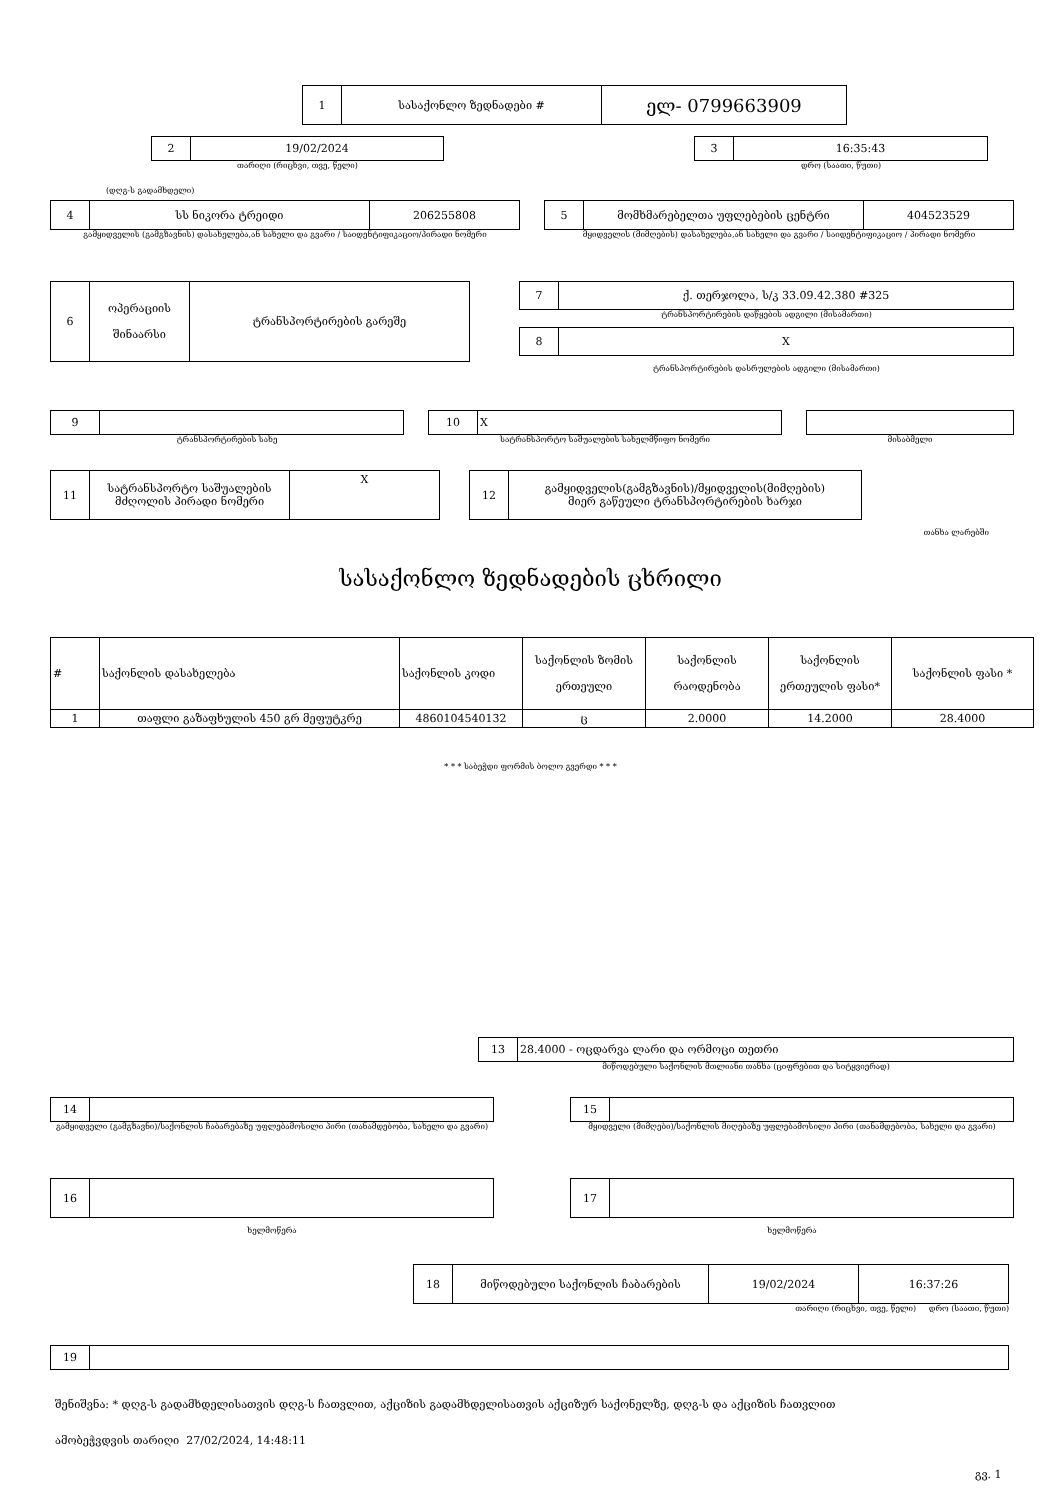| 1 | სასაქონლო ზედნადები # | ელ- 0799663909 |
| 2 | 19/02/2024 |
თარიღი (რიცხვი, თვე, წელი)
| 3 | 16:35:43 |
დრო (საათი, წუთი)
(დღგ-ს გადამხდელი)
| 4 | სს ნიკორა ტრეიდი | 206255808 |
გამყიდველის (გამგზავნის) დასახელება,ან სახელი და გვარი / საიდენტიფიკაციო/პირადი ნომერი
| 5 | მომხმარებელთა უფლებების ცენტრი | 404523529 |
მყიდველის (მიმღების) დასახელება,ან სახელი და გვარი / საიდენტიფიკაციო / პირადი ნომერი
| 6 | ოპერაციის შინაარსი | ტრანსპორტირების გარეშე |
| 7 | ქ. თერჯოლა, ს/კ 33.09.42.380 #325 |
ტრანსპორტირების დაწყების ადგილი (მისამართი)
| 8 | X |
ტრანსპორტირების დასრულების ადგილი (მისამართი)
| 9 | |
ტრანსპორტირების სახე
| 10 | X |
სატრანსპორტო საშუალების სახელმწიფო ნომერი
მისაბმელი
| 11 | სატრანსპორტო საშუალების მძღოლის პირადი ნომერი | X |
| 12 | გამყიდველის(გამგზავნის)/მყიდველის(მიმღების) მიერ გაწეული ტრანსპორტირების ხარჯი |
თანხა ლარებში
სასაქონლო ზედნადების ცხრილი
| # | საქონლის დასახელება | საქონლის კოდი | საქონლის ზომის ერთეული | საქონლის რაოდენობა | საქონლის ერთეულის ფასი* | საქონლის ფასი * |
| --- | --- | --- | --- | --- | --- | --- |
| 1 | თაფლი გაზაფხულის 450 გრ მეფუტკრე | 4860104540132 | ც | 2.0000 | 14.2000 | 28.4000 |
* * * საბეჭდი ფორმის ბოლო გვერდი * * *
| 13 | 28.4000 - ოცდარვა ლარი და ორმოცი თეთრი |
მიწოდებული საქონლის მთლიანი თანხა (ციფრებით და სიტყვიერად)
| 14 | |
გამყიდველი (გამგზავნი)/საქონლის ჩაბარებაზე უფლებამოსილი პირი (თანამდებობა, სახელი და გვარი)
| 15 | |
მყიდველი (მიმღები)/საქონლის მიღებაზე უფლებამოსილი პირი (თანამდებობა, სახელი და გვარი)
| 16 | |
ხელმოწერა
| 17 | |
ხელმოწერა
| 18 | მიწოდებული საქონლის ჩაბარების | 19/02/2024 | 16:37:26 |
თარიღი (რიცხვი, თვე, წელი) დრო (საათი, წუთი)
| 19 | |
შენიშვნა: * დღგ-ს გადამხდელისათვის დღგ-ს ჩათვლით, აქციზის გადამხდელისათვის აქციზურ საქონელზე, დღგ-ს და აქციზის ჩათვლით
ამობეჭვდვის თარიღი 27/02/2024, 14:48:11
გვ. 1